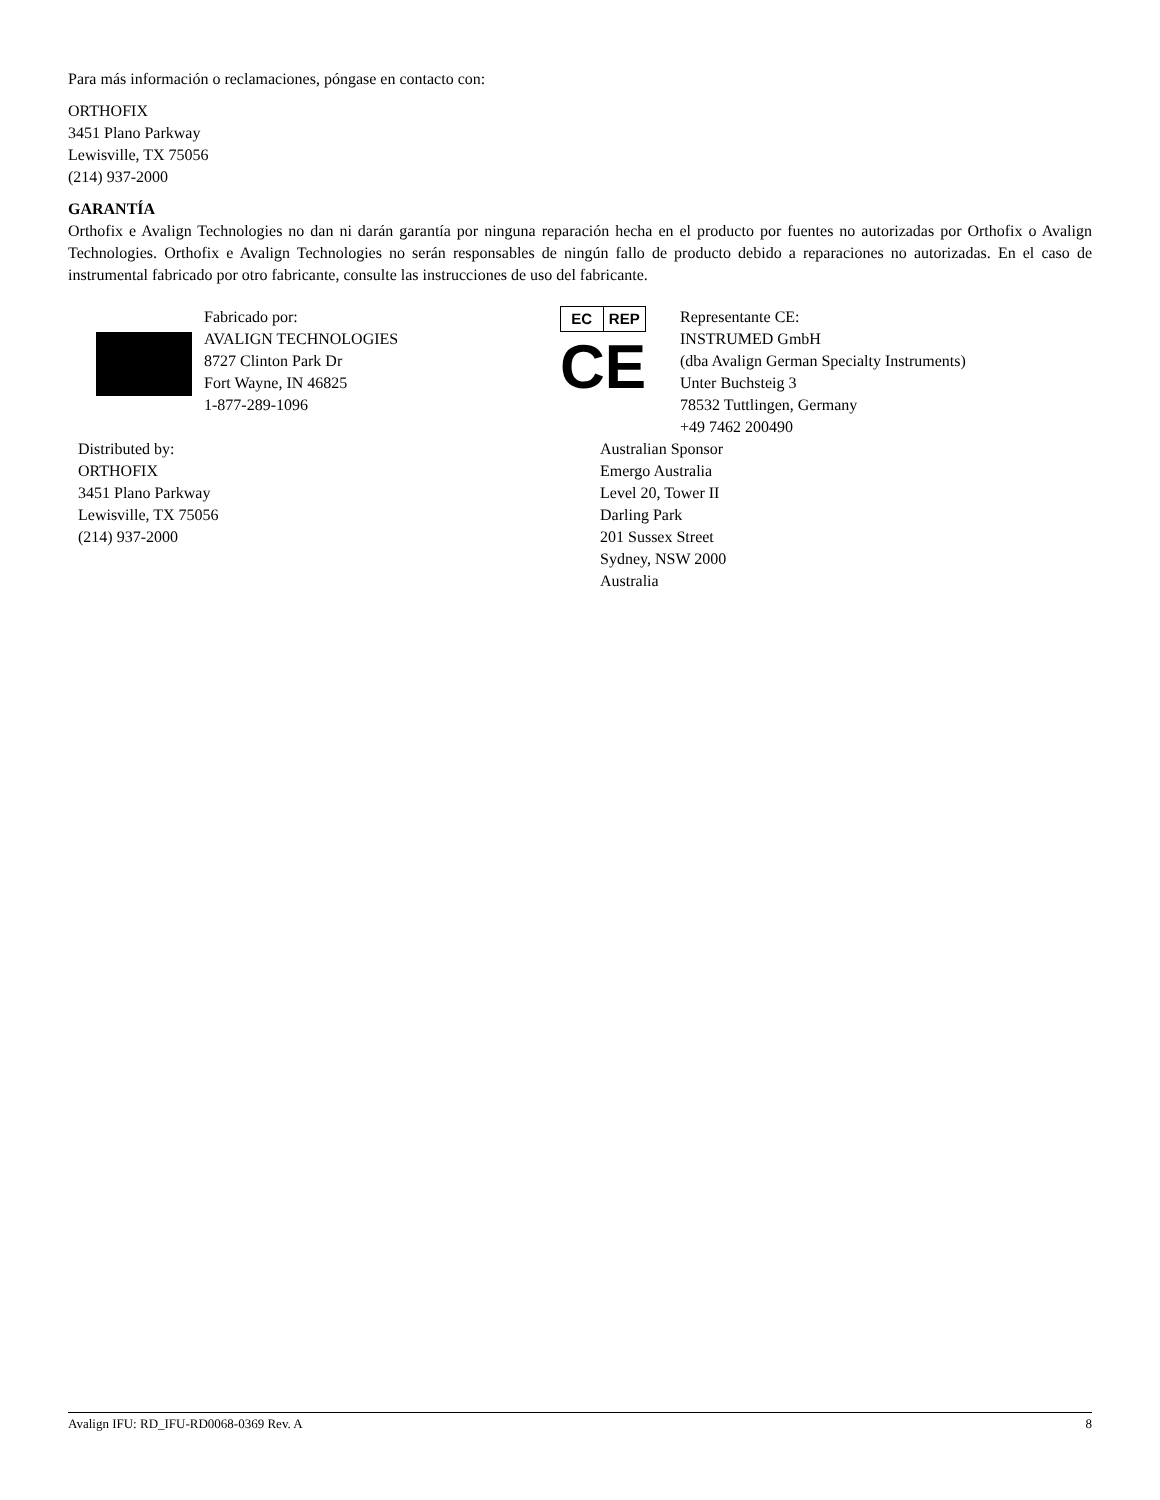Para más información o reclamaciones, póngase en contacto con:
ORTHOFIX
3451 Plano Parkway
Lewisville, TX 75056
(214) 937-2000
GARANTÍA
Orthofix e Avalign Technologies no dan ni darán garantía por ninguna reparación hecha en el producto por fuentes no autorizadas por Orthofix o Avalign Technologies. Orthofix e Avalign Technologies no serán responsables de ningún fallo de producto debido a reparaciones no autorizadas. En el caso de instrumental fabricado por otro fabricante, consulte las instrucciones de uso del fabricante.
Fabricado por:
AVALIGN TECHNOLOGIES
8727 Clinton Park Dr
Fort Wayne, IN 46825
1-877-289-1096
EC REP
CE
Representante CE:
INSTRUMED GmbH
(dba Avalign German Specialty Instruments)
Unter Buchsteig 3
78532 Tuttlingen, Germany
+49 7462 200490
Distributed by:
ORTHOFIX
3451 Plano Parkway
Lewisville, TX 75056
(214) 937-2000
Australian Sponsor
Emergo Australia
Level 20, Tower II
Darling Park
201 Sussex Street
Sydney, NSW 2000
Australia
Avalign IFU: RD_IFU-RD0068-0369 Rev. A 8